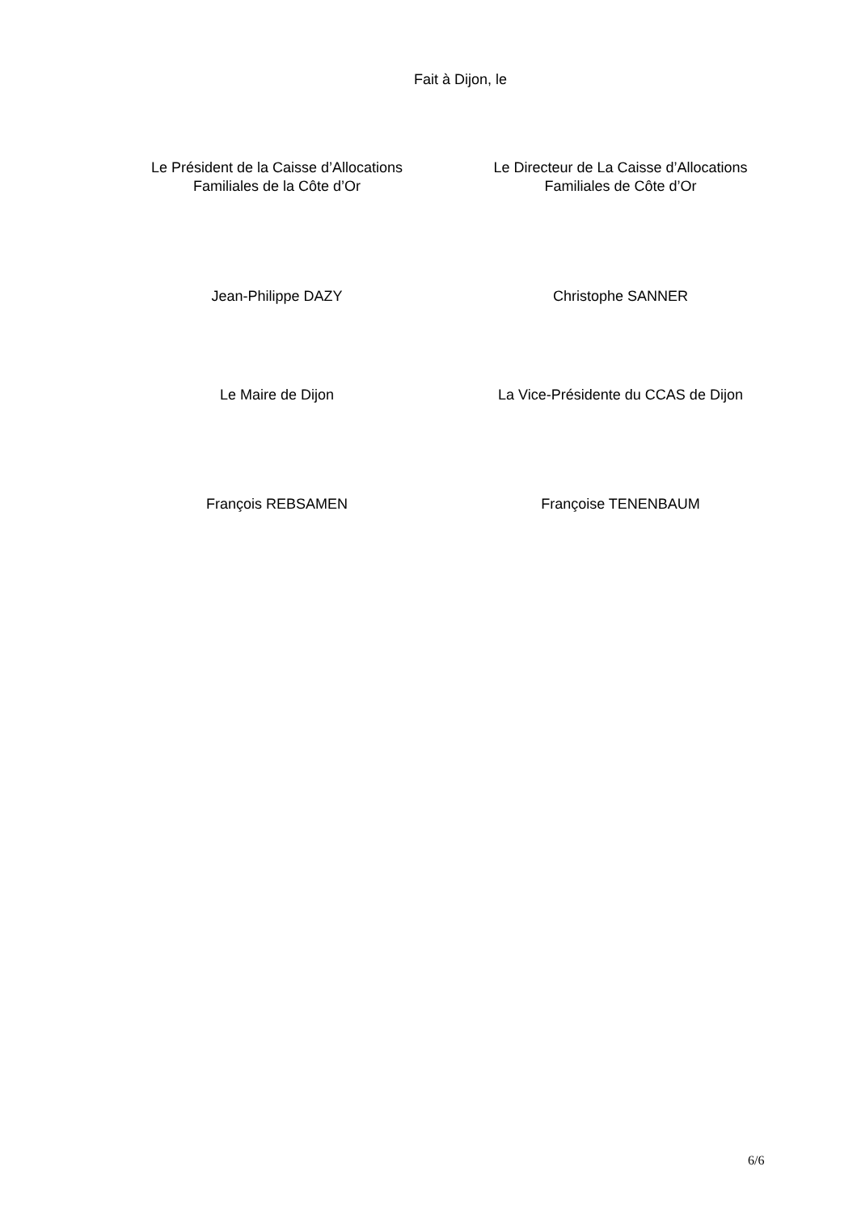Fait à Dijon, le
Le Président de la Caisse d’Allocations
Familiales de la Côte d’Or
Le Directeur de La Caisse d’Allocations
Familiales de Côte d’Or
Jean-Philippe DAZY Christophe SANNER
Le Maire de Dijon La Vice-Présidente du CCAS de Dijon
François REBSAMEN Françoise TENENBAUM
6/6